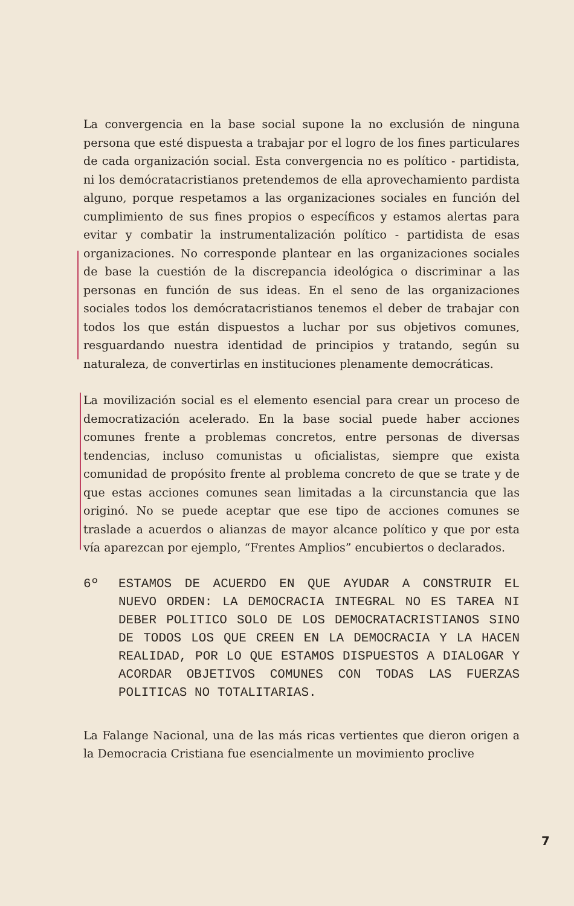La convergencia en la base social supone la no exclusión de ninguna persona que esté dispuesta a trabajar por el logro de los fines particulares de cada organización social. Esta convergencia no es político - partidista, ni los demócratacristianos pretendemos de ella aprovechamiento pardista alguno, porque respetamos a las organizaciones sociales en función del cumplimiento de sus fines propios o específicos y estamos alertas para evitar y combatir la instrumentalización político - partidista de esas organizaciones. No corresponde plantear en las organizaciones sociales de base la cuestión de la discrepancia ideológica o discriminar a las personas en función de sus ideas. En el seno de las organizaciones sociales todos los demócratacristianos tenemos el deber de trabajar con todos los que están dispuestos a luchar por sus objetivos comunes, resguardando nuestra identidad de principios y tratando, según su naturaleza, de convertirlas en instituciones plenamente democráticas.
La movilización social es el elemento esencial para crear un proceso de democratización acelerado. En la base social puede haber acciones comunes frente a problemas concretos, entre personas de diversas tendencias, incluso comunistas u oficialistas, siempre que exista comunidad de propósito frente al problema concreto de que se trate y de que estas acciones comunes sean limitadas a la circunstancia que las originó. No se puede aceptar que ese tipo de acciones comunes se traslade a acuerdos o alianzas de mayor alcance político y que por esta vía aparezcan por ejemplo, “Frentes Amplios” encubiertos o declarados.
6º ESTAMOS DE ACUERDO EN QUE AYUDAR A CONSTRUIR EL NUEVO ORDEN: LA DEMOCRACIA INTEGRAL NO ES TAREA NI DEBER POLITICO SOLO DE LOS DEMOCRATACRISTIANOS SINO DE TODOS LOS QUE CREEN EN LA DEMOCRACIA Y LA HACEN REALIDAD, POR LO QUE ESTAMOS DISPUESTOS A DIALOGAR Y ACORDAR OBJETIVOS COMUNES CON TODAS LAS FUERZAS POLITICAS NO TOTALITARIAS.
La Falange Nacional, una de las más ricas vertientes que dieron origen a la Democracia Cristiana fue esencialmente un movimiento proclive
7